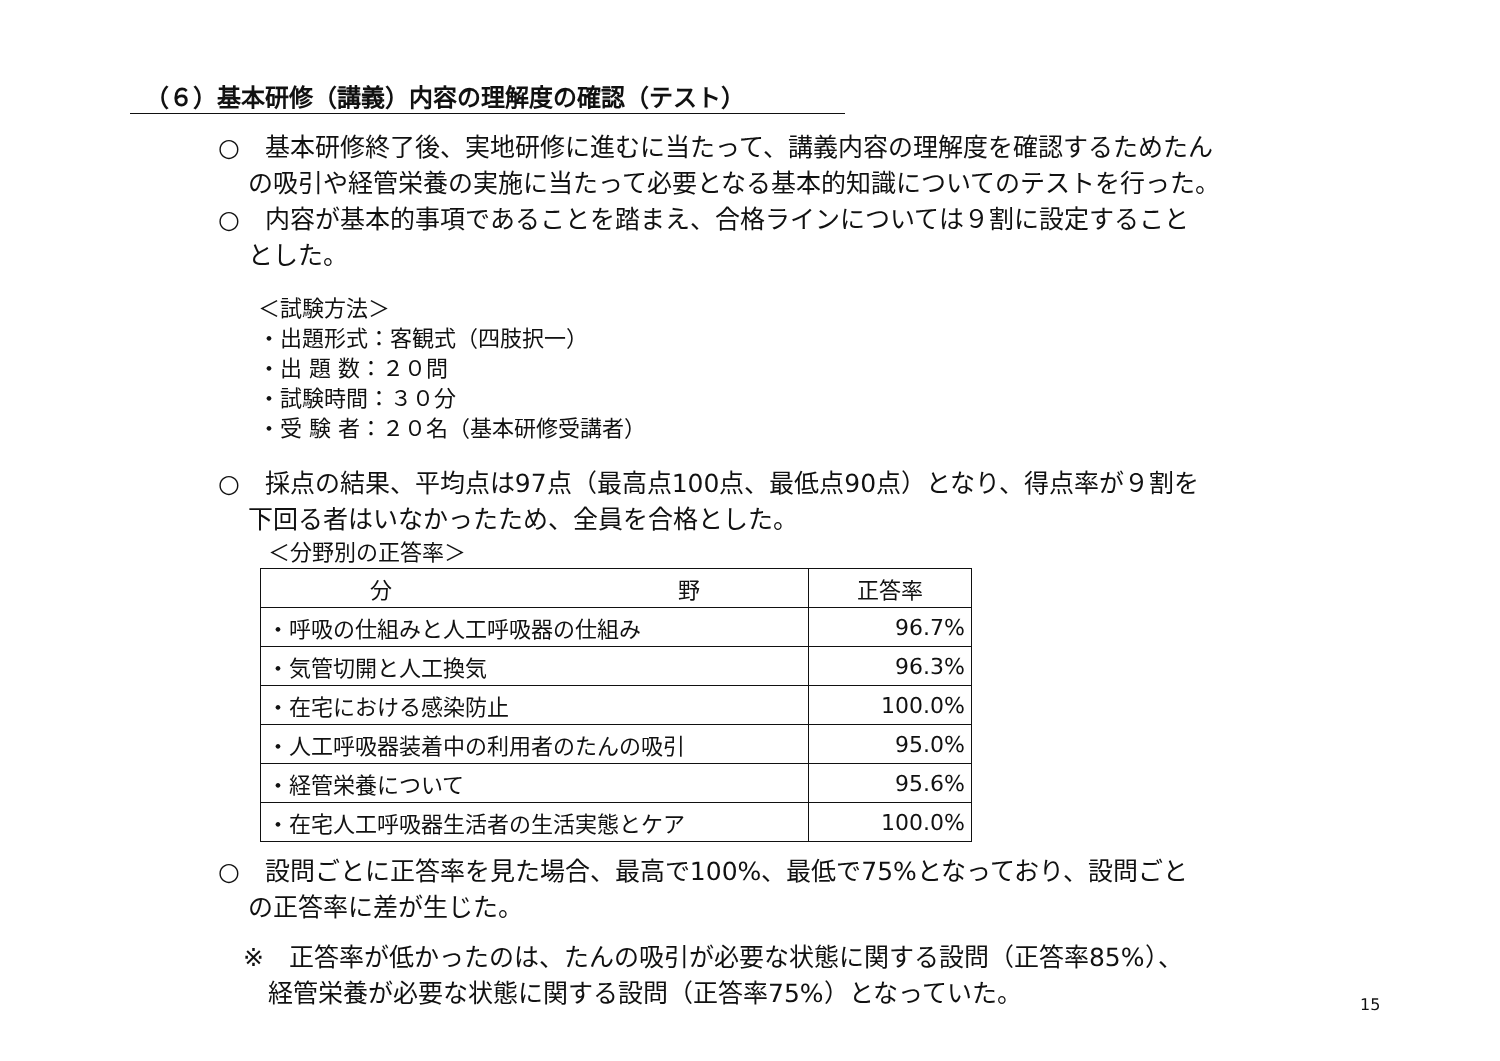（６）基本研修（講義）内容の理解度の確認（テスト）
○　基本研修終了後、実地研修に進むに当たって、講義内容の理解度を確認するためたん
の吸引や経管栄養の実施に当たって必要となる基本的知識についてのテストを行った。
○　内容が基本的事項であることを踏まえ、合格ラインについては９割に設定すること
とした。
＜試験方法＞
・出題形式：客観式（四肢択一）
・出 題 数：２０問
・試験時間：３０分
・受 験 者：２０名（基本研修受講者）
○　採点の結果、平均点は97点（最高点100点、最低点90点）となり、得点率が９割を
下回る者はいなかったため、全員を合格とした。
＜分野別の正答率＞
| 分 野 | 正答率 |
| --- | --- |
| ・呼吸の仕組みと人工呼吸器の仕組み | 96.7% |
| ・気管切開と人工換気 | 96.3% |
| ・在宅における感染防止 | 100.0% |
| ・人工呼吸器装着中の利用者のたんの吸引 | 95.0% |
| ・経管栄養について | 95.6% |
| ・在宅人工呼吸器生活者の生活実態とケア | 100.0% |
○　設問ごとに正答率を見た場合、最高で100%、最低で75%となっており、設問ごと
の正答率に差が生じた。
※　正答率が低かったのは、たんの吸引が必要な状態に関する設問（正答率85%）、
経管栄養が必要な状態に関する設問（正答率75%）となっていた。
15